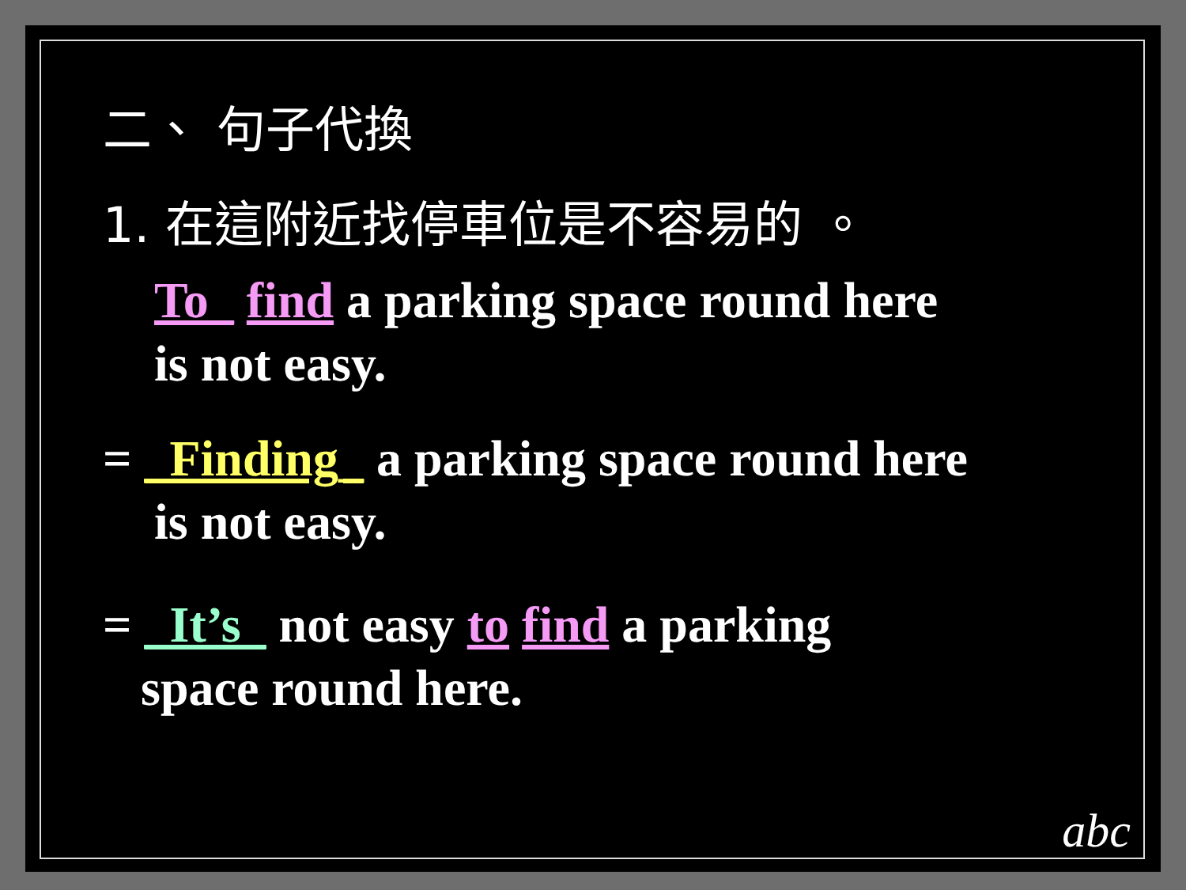二、 句子代換
1. 在這附近找停車位是不容易的 。
To_ find a parking space round here
is not easy.
= _Finding_ a parking space round here
is not easy.
= _It’s_ not easy to find a parking
space round here.
abc